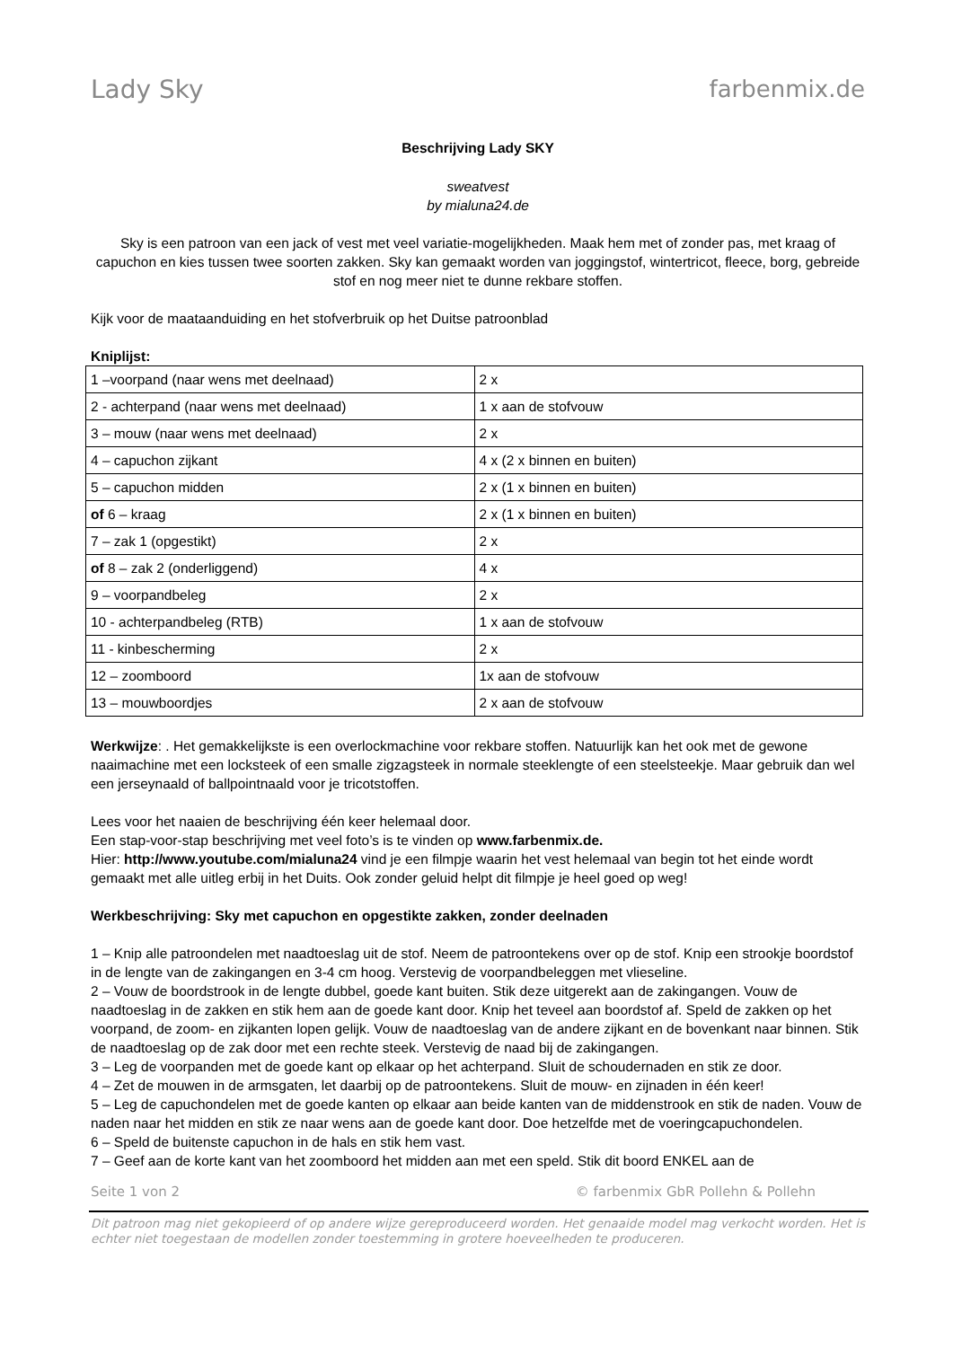Lady Sky farbenmix.de
Beschrijving Lady SKY
sweatvest
by mialuna24.de
Sky is een patroon van een jack of vest met veel variatie-mogelijkheden. Maak hem met of zonder pas, met kraag of capuchon en kies tussen twee soorten zakken. Sky kan gemaakt worden van joggingstof, wintertricot, fleece, borg, gebreide stof en nog meer niet te dunne rekbare stoffen.
Kijk voor de maataanduiding en het stofverbruik op het Duitse patroonblad
Kniplijst:
| 1 –voorpand (naar wens met deelnaad) | 2 x |
| 2 - achterpand (naar wens met deelnaad) | 1 x aan de stofvouw |
| 3 – mouw (naar wens met deelnaad) | 2 x |
| 4 – capuchon zijkant | 4 x (2 x binnen en buiten) |
| 5 – capuchon midden | 2 x (1 x binnen en buiten) |
| of 6 – kraag | 2 x (1 x binnen en buiten) |
| 7 – zak 1 (opgestikt) | 2 x |
| of 8 – zak 2 (onderliggend) | 4 x |
| 9 – voorpandbeleg | 2 x |
| 10 - achterpandbeleg (RTB) | 1 x aan de stofvouw |
| 11 - kinbescherming | 2 x |
| 12 – zoomboord | 1x aan de stofvouw |
| 13 – mouwboordjes | 2 x aan de stofvouw |
Werkwijze: . Het gemakkelijkste is een overlockmachine voor rekbare stoffen. Natuurlijk kan het ook met de gewone naaimachine met een locksteek of een smalle zigzagsteek in normale steeklengte of een steelsteekje. Maar gebruik dan wel een jerseynaald of ballpointnaald voor je tricotstoffen.
Lees voor het naaien de beschrijving één keer helemaal door.
Een stap-voor-stap beschrijving met veel foto’s is te vinden op www.farbenmix.de.
Hier: http://www.youtube.com/mialuna24 vind je een filmpje waarin het vest helemaal van begin tot het einde wordt gemaakt met alle uitleg erbij in het Duits. Ook zonder geluid helpt dit filmpje je heel goed op weg!
Werkbeschrijving: Sky met capuchon en opgestikte zakken, zonder deelnaden
1 – Knip alle patroondelen met naadtoeslag uit de stof. Neem de patroontekens over op de stof. Knip een strookje boordstof in de lengte van de zakingangen en 3-4 cm hoog. Verstevig de voorpandbeleggen met vlieseline.
2 – Vouw de boordstrook in de lengte dubbel, goede kant buiten. Stik deze uitgerekt aan de zakingangen. Vouw de naadtoeslag in de zakken en stik hem aan de goede kant door. Knip het teveel aan boordstof af. Speld de zakken op het voorpand, de zoom- en zijkanten lopen gelijk. Vouw de naadtoeslag van de andere zijkant en de bovenkant naar binnen. Stik de naadtoeslag op de zak door met een rechte steek. Verstevig de naad bij de zakingangen.
3 – Leg de voorpanden met de goede kant op elkaar op het achterpand. Sluit de schoudernaden en stik ze door.
4 – Zet de mouwen in de armsgaten, let daarbij op de patroontekens. Sluit de mouw- en zijnaden in één keer!
5 – Leg de capuchondelen met de goede kanten op elkaar aan beide kanten van de middenstrook en stik de naden. Vouw de naden naar het midden en stik ze naar wens aan de goede kant door. Doe hetzelfde met de voeringcapuchondelen.
6 – Speld de buitenste capuchon in de hals en stik hem vast.
7 – Geef aan de korte kant van het zoomboord het midden aan met een speld. Stik dit boord ENKEL aan de
Seite 1 von 2 © farbenmix GbR Pollehn & Pollehn
Dit patroon mag niet gekopieerd of op andere wijze gereproduceerd worden. Het genaaide model mag verkocht worden. Het is echter niet toegestaan de modellen zonder toestemming in grotere hoeveelheden te produceren.